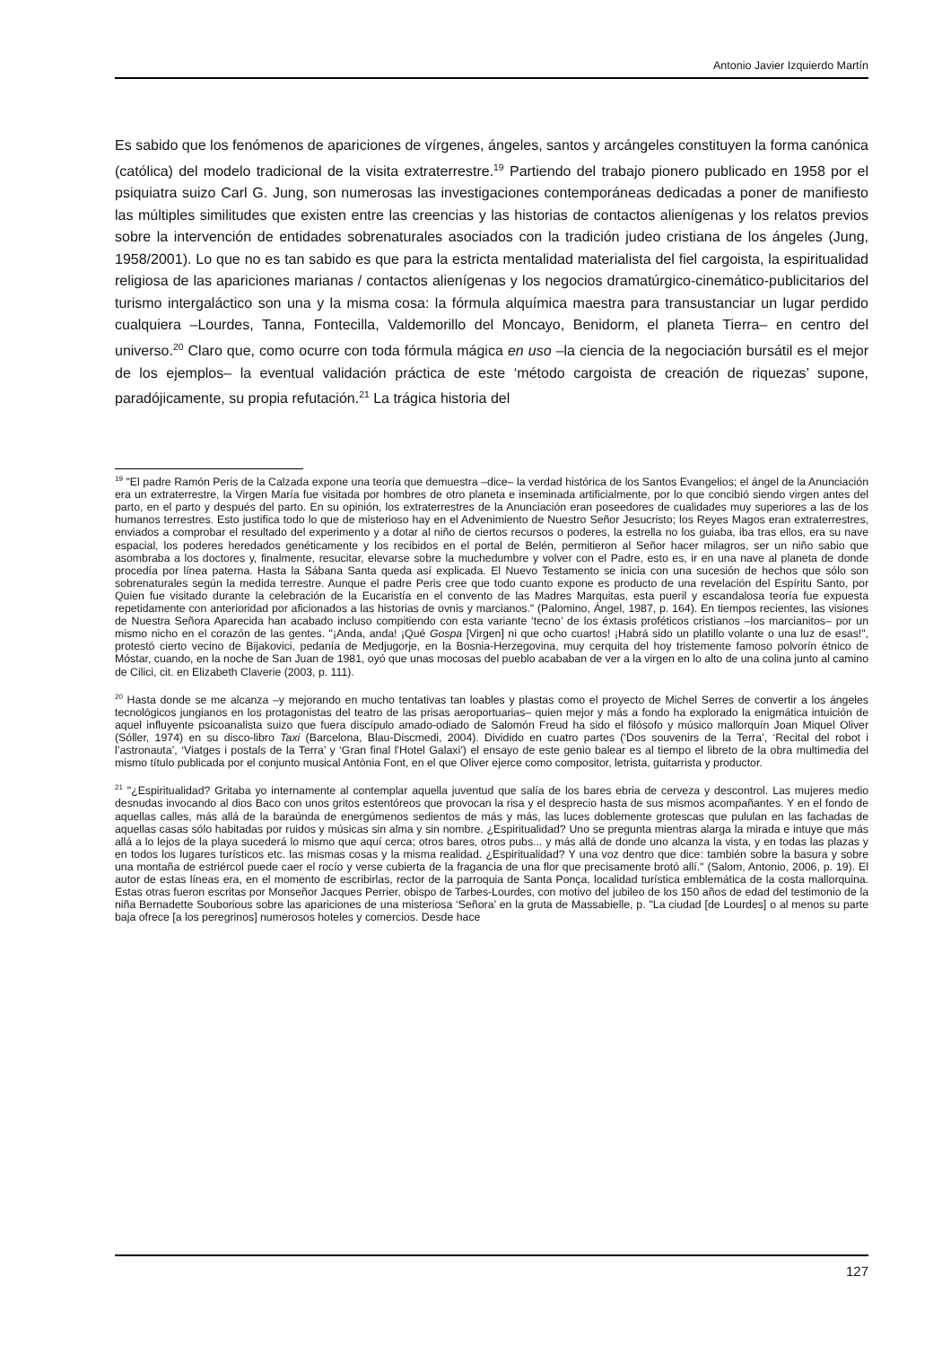Antonio Javier Izquierdo Martín
Es sabido que los fenómenos de apariciones de vírgenes, ángeles, santos y arcángeles constituyen la forma canónica (católica) del modelo tradicional de la visita extraterrestre.<sup>19</sup> Partiendo del trabajo pionero publicado en 1958 por el psiquiatra suizo Carl G. Jung, son numerosas las investigaciones contemporáneas dedicadas a poner de manifiesto las múltiples similitudes que existen entre las creencias y las historias de contactos alienígenas y los relatos previos sobre la intervención de entidades sobrenaturales asociados con la tradición judeo cristiana de los ángeles (Jung, 1958/2001). Lo que no es tan sabido es que para la estricta mentalidad materialista del fiel cargoista, la espiritualidad religiosa de las apariciones marianas / contactos alienígenas y los negocios dramatúrgico-cinemático-publicitarios del turismo intergaláctico son una y la misma cosa: la fórmula alquímica maestra para transustanciar un lugar perdido cualquiera –Lourdes, Tanna, Fontecilla, Valdemorillo del Moncayo, Benidorm, el planeta Tierra– en centro del universo.<sup>20</sup> Claro que, como ocurre con toda fórmula mágica en uso –la ciencia de la negociación bursátil es el mejor de los ejemplos– la eventual validación práctica de este ‘método cargoista de creación de riquezas’ supone, paradójicamente, su propia refutación.<sup>21</sup> La trágica historia del
<sup>19</sup> "El padre Ramón Peris de la Calzada expone una teoría que demuestra –dice– la verdad histórica de los Santos Evangelios; el ángel de la Anunciación era un extraterrestre, la Virgen María fue visitada por hombres de otro planeta e inseminada artificialmente, por lo que concibió siendo virgen antes del parto, en el parto y después del parto. En su opinión, los extraterrestres de la Anunciación eran poseedores de cualidades muy superiores a las de los humanos terrestres. Esto justifica todo lo que de misterioso hay en el Advenimiento de Nuestro Señor Jesucristo; los Reyes Magos eran extraterrestres, enviados a comprobar el resultado del experimento y a dotar al niño de ciertos recursos o poderes, la estrella no los guiaba, iba tras ellos, era su nave espacial, los poderes heredados genéticamente y los recibidos en el portal de Belén, permitieron al Señor hacer milagros, ser un niño sabio que asombraba a los doctores y, finalmente, resucitar, elevarse sobre la muchedumbre y volver con el Padre, esto es, ir en una nave al planeta de donde procedía por línea paterna. Hasta la Sábana Santa queda así explicada. El Nuevo Testamento se inicia con una sucesión de hechos que sólo son sobrenaturales según la medida terrestre. Aunque el padre Peris cree que todo cuanto expone es producto de una revelación del Espíritu Santo, por Quien fue visitado durante la celebración de la Eucaristía en el convento de las Madres Marquitas, esta pueril y escandalosa teoría fue expuesta repetidamente con anterioridad por aficionados a las historias de ovnis y marcianos." (Palomino, Ángel, 1987, p. 164). En tiempos recientes, las visiones de Nuestra Señora Aparecida han acabado incluso compitiendo con esta variante ‘tecno’ de los éxtasis proféticos cristianos –los marcianitos– por un mismo nicho en el corazón de las gentes. "¡Anda, anda! ¡Qué Gospa [Virgen] ni que ocho cuartos! ¡Habrá sido un platillo volante o una luz de esas!", protestó cierto vecino de Bijakovici, pedanía de Medjugorje, en la Bosnia-Herzegovina, muy cerquita del hoy tristemente famoso polvorín étnico de Móstar, cuando, en la noche de San Juan de 1981, oyó que unas mocosas del pueblo acababan de ver a la virgen en lo alto de una colina junto al camino de Cilici, cit. en Elizabeth Claverie (2003, p. 111).
<sup>20</sup> Hasta donde se me alcanza –y mejorando en mucho tentativas tan loables y plastas como el proyecto de Michel Serres de convertir a los ángeles tecnológicos jungianos en los protagonistas del teatro de las prisas aeroportuarias– quien mejor y más a fondo ha explorado la enigmática intuición de aquel influyente psicoanalista suizo que fuera discípulo amado-odiado de Salomón Freud ha sido el filósofo y músico mallorquín Joan Miquel Oliver (Sóller, 1974) en su disco-libro Taxi (Barcelona, Blau-Discmedi, 2004). Dividido en cuatro partes (‘Dos souvenirs de la Terra’, ‘Recital del robot i l’astronauta’, ‘Viatges i postals de la Terra’ y ‘Gran final l’Hotel Galaxi’) el ensayo de este genio balear es al tiempo el libreto de la obra multimedia del mismo título publicada por el conjunto musical Antònia Font, en el que Oliver ejerce como compositor, letrista, guitarrista y productor.
<sup>21</sup> "¿Espiritualidad? Gritaba yo internamente al contemplar aquella juventud que salía de los bares ebria de cerveza y descontrol. Las mujeres medio desnudas invocando al dios Baco con unos gritos estentóreos que provocan la risa y el desprecio hasta de sus mismos acompañantes. Y en el fondo de aquellas calles, más allá de la baraúnda de energúmenos sedientos de más y más, las luces doblemente grotescas que pululan en las fachadas de aquellas casas sólo habitadas por ruidos y músicas sin alma y sin nombre. ¿Espiritualidad? Uno se pregunta mientras alarga la mirada e intuye que más allá a lo lejos de la playa sucederá lo mismo que aquí cerca; otros bares, otros pubs... y más allá de donde uno alcanza la vista, y en todas las plazas y en todos los lugares turísticos etc. las mismas cosas y la misma realidad. ¿Espiritualidad? Y una voz dentro que dice: también sobre la basura y sobre una montaña de estriércol puede caer el rocío y verse cubierta de la fragancia de una flor que precisamente brotó allí." (Salom, Antonio, 2006, p. 19). El autor de estas líneas era, en el momento de escribirlas, rector de la parroquia de Santa Ponça, localidad turística emblemática de la costa mallorquina. Estas otras fueron escritas por Monseñor Jacques Perrier, obispo de Tarbes-Lourdes, con motivo del jubileo de los 150 años de edad del testimonio de la niña Bernadette Souborious sobre las apariciones de una misteriosa ‘Señora’ en la gruta de Massabielle, p. "La ciudad [de Lourdes] o al menos su parte baja ofrece [a los peregrinos] numerosos hoteles y comercios. Desde hace
127